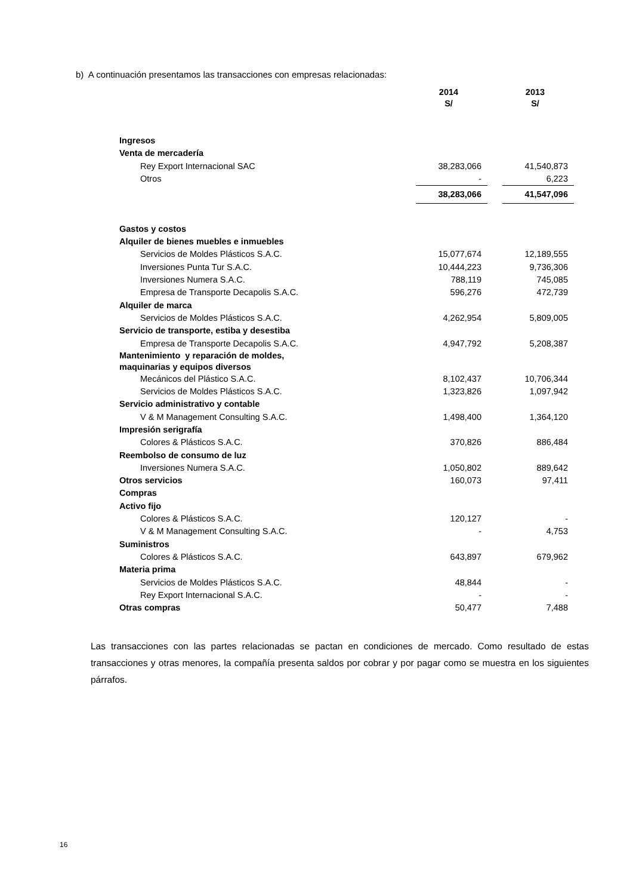b) A continuación presentamos las transacciones con empresas relacionadas:
| | 2014 S/ | | 2013 S/ |
| --- | --- | --- | --- |
| Ingresos | | | |
| Venta de mercadería | | | |
| Rey Export Internacional SAC | 38,283,066 | | 41,540,873 |
| Otros | - | | 6,223 |
| | 38,283,066 | | 41,547,096 |
| Gastos y costos | | | |
| Alquiler de bienes muebles e inmuebles | | | |
| Servicios de Moldes Plásticos S.A.C. | 15,077,674 | | 12,189,555 |
| Inversiones Punta Tur S.A.C. | 10,444,223 | | 9,736,306 |
| Inversiones Numera S.A.C. | 788,119 | | 745,085 |
| Empresa de Transporte Decapolis S.A.C. | 596,276 | | 472,739 |
| Alquiler de marca | | | |
| Servicios de Moldes Plásticos S.A.C. | 4,262,954 | | 5,809,005 |
| Servicio de transporte, estiba y desestiba | | | |
| Empresa de Transporte Decapolis S.A.C. | 4,947,792 | | 5,208,387 |
| Mantenimiento y reparación de moldes, maquinarias y equipos diversos | | | |
| Mecánicos del Plástico S.A.C. | 8,102,437 | | 10,706,344 |
| Servicios de Moldes Plásticos S.A.C. | 1,323,826 | | 1,097,942 |
| Servicio administrativo y contable | | | |
| V & M Management Consulting S.A.C. | 1,498,400 | | 1,364,120 |
| Impresión serigrafía | | | |
| Colores & Plásticos S.A.C. | 370,826 | | 886,484 |
| Reembolso de consumo de luz | | | |
| Inversiones Numera S.A.C. | 1,050,802 | | 889,642 |
| Otros servicios | 160,073 | | 97,411 |
| Compras | | | |
| Activo fijo | | | |
| Colores & Plásticos S.A.C. | 120,127 | | - |
| V & M Management Consulting S.A.C. | - | | 4,753 |
| Suministros | | | |
| Colores & Plásticos S.A.C. | 643,897 | | 679,962 |
| Materia prima | | | |
| Servicios de Moldes Plásticos S.A.C. | 48,844 | | - |
| Rey Export Internacional S.A.C. | - | | - |
| Otras compras | 50,477 | | 7,488 |
Las transacciones con las partes relacionadas se pactan en condiciones de mercado. Como resultado de estas transacciones y otras menores, la compañía presenta saldos por cobrar y por pagar como se muestra en los siguientes párrafos.
16